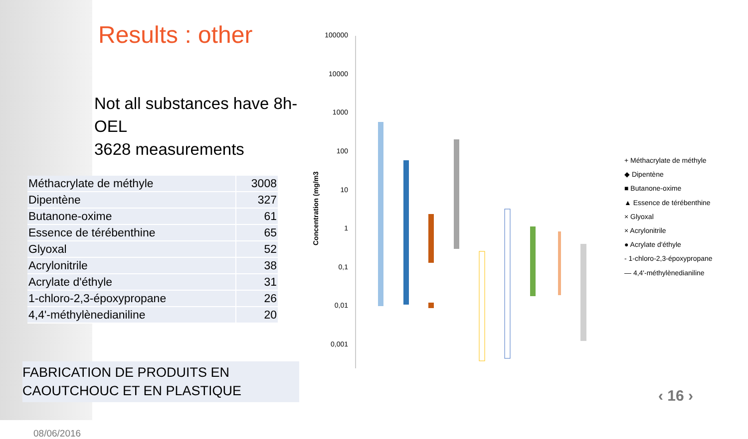Results : other
Not all substances have 8h-OEL
3628 measurements
| Méthacrylate de méthyle | 3008 |
| Dipentène | 327 |
| Butanone-oxime | 61 |
| Essence de térébenthine | 65 |
| Glyoxal | 52 |
| Acrylonitrile | 38 |
| Acrylate d'éthyle | 31 |
| 1-chloro-2,3-époxypropane | 26 |
| 4,4'-méthylènedianiline | 20 |
FABRICATION DE PRODUITS EN
CAOUTCHOUC ET EN PLASTIQUE
08/06/2016
100000
10000
1000
100
10
1
0,1
0,01
0,001
Concentration (mg/m3
+ Méthacrylate de méthyle
◆ Dipentène
■ Butanone-oxime
▲ Essence de térébenthine
× Glyoxal
× Acrylonitrile
● Acrylate d'éthyle
- 1-chloro-2,3-époxypropane
— 4,4'-méthylènedianiline
‹ 16 ›